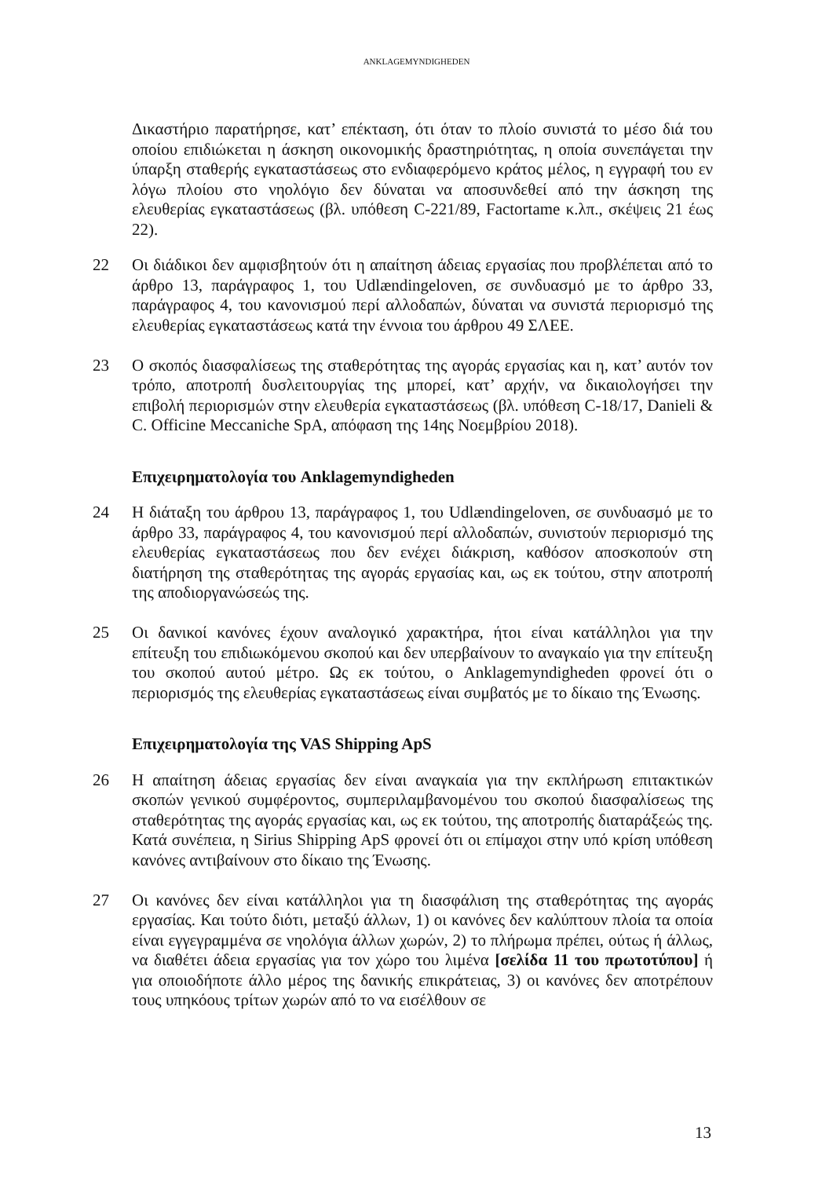ANKLAGEMYNDIGHEDEN
Δικαστήριο παρατήρησε, κατ’ επέκταση, ότι όταν το πλοίο συνιστά το μέσο διά του οποίου επιδιώκεται η άσκηση οικονομικής δραστηριότητας, η οποία συνεπάγεται την ύπαρξη σταθερής εγκαταστάσεως στο ενδιαφερόμενο κράτος μέλος, η εγγραφή του εν λόγω πλοίου στο νηολόγιο δεν δύναται να αποσυνδεθεί από την άσκηση της ελευθερίας εγκαταστάσεως (βλ. υπόθεση C-221/89, Factortame κ.λπ., σκέψεις 21 έως 22).
22 Οι διάδικοι δεν αμφισβητούν ότι η απαίτηση άδειας εργασίας που προβλέπεται από το άρθρο 13, παράγραφος 1, του Udlændingeloven, σε συνδυασμό με το άρθρο 33, παράγραφος 4, του κανονισμού περί αλλοδαπών, δύναται να συνιστά περιορισμό της ελευθερίας εγκαταστάσεως κατά την έννοια του άρθρου 49 ΣΛΕΕ.
23 Ο σκοπός διασφαλίσεως της σταθερότητας της αγοράς εργασίας και η, κατ’ αυτόν τον τρόπο, αποτροπή δυσλειτουργίας της μπορεί, κατ’ αρχήν, να δικαιολογήσει την επιβολή περιορισμών στην ελευθερία εγκαταστάσεως (βλ. υπόθεση C-18/17, Danieli & C. Officine Meccaniche SpA, απόφαση της 14ης Νοεμβρίου 2018).
Επιχειρηματολογία του Anklagemyndigheden
24 Η διάταξη του άρθρου 13, παράγραφος 1, του Udlændingeloven, σε συνδυασμό με το άρθρο 33, παράγραφος 4, του κανονισμού περί αλλοδαπών, συνιστούν περιορισμό της ελευθερίας εγκαταστάσεως που δεν ενέχει διάκριση, καθόσον αποσκοπούν στη διατήρηση της σταθερότητας της αγοράς εργασίας και, ως εκ τούτου, στην αποτροπή της αποδιοργανώσεώς της.
25 Οι δανικοί κανόνες έχουν αναλογικό χαρακτήρα, ήτοι είναι κατάλληλοι για την επίτευξη του επιδιωκόμενου σκοπού και δεν υπερβαίνουν το αναγκαίο για την επίτευξη του σκοπού αυτού μέτρο. Ως εκ τούτου, ο Anklagemyndigheden φρονεί ότι ο περιορισμός της ελευθερίας εγκαταστάσεως είναι συμβατός με το δίκαιο της Ένωσης.
Επιχειρηματολογία της VAS Shipping ApS
26 Η απαίτηση άδειας εργασίας δεν είναι αναγκαία για την εκπλήρωση επιτακτικών σκοπών γενικού συμφέροντος, συμπεριλαμβανομένου του σκοπού διασφαλίσεως της σταθερότητας της αγοράς εργασίας και, ως εκ τούτου, της αποτροπής διαταράξεώς της. Κατά συνέπεια, η Sirius Shipping ApS φρονεί ότι οι επίμαχοι στην υπό κρίση υπόθεση κανόνες αντιβαίνουν στο δίκαιο της Ένωσης.
27 Οι κανόνες δεν είναι κατάλληλοι για τη διασφάλιση της σταθερότητας της αγοράς εργασίας. Και τούτο διότι, μεταξύ άλλων, 1) οι κανόνες δεν καλύπτουν πλοία τα οποία είναι εγγεγραμμένα σε νηολόγια άλλων χωρών, 2) το πλήρωμα πρέπει, ούτως ή άλλως, να διαθέτει άδεια εργασίας για τον χώρο του λιμένα [σελίδα 11 του πρωτοτύπου] ή για οποιοδήποτε άλλο μέρος της δανικής επικράτειας, 3) οι κανόνες δεν αποτρέπουν τους υπηκόους τρίτων χωρών από το να εισέλθουν σε
13